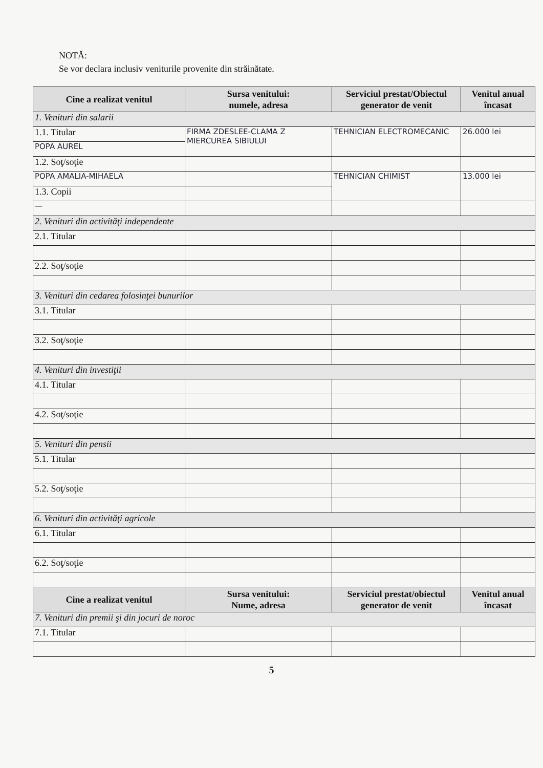NOTĂ:
Se vor declara inclusiv veniturile provenite din străinătate.
| Cine a realizat venitul | Sursa venitului: numele, adresa | Serviciul prestat/Obiectul generator de venit | Venitul anual încasat |
| --- | --- | --- | --- |
| 1. Venituri din salarii | | | |
| 1.1. Titular | FIRMA ZDESLEE-CLAMA Z MIERCUREA SIBIULUI | TEHNICIAN ELECTROMECANIC | 26.000 lei |
| POPA AUREL | | | |
| 1.2. Soţ/soţie | | | |
| POPA AMALIA-MIHAELA | | TEHNICIAN CHIMIST | 13.000 lei |
| 1.3. Copii | | | |
| — | | | |
| 2. Venituri din activităţi independente | | | |
| 2.1. Titular | | | |
| 2.2. Soţ/soţie | | | |
| 3. Venituri din cedarea folosinţei bunurilor | | | |
| 3.1. Titular | | | |
| 3.2. Soţ/soţie | | | |
| 4. Venituri din investiţii | | | |
| 4.1. Titular | | | |
| 4.2. Soţ/soţie | | | |
| 5. Venituri din pensii | | | |
| 5.1. Titular | | | |
| 5.2. Soţ/soţie | | | |
| 6. Venituri din activităţi agricole | | | |
| 6.1. Titular | | | |
| 6.2. Soţ/soţie | | | |
| Cine a realizat venitul | Sursa venitului: Nume, adresa | Serviciul prestat/obiectul generator de venit | Venitul anual încasat |
| 7. Venituri din premii şi din jocuri de noroc | | | |
| 7.1. Titular | | | |
5